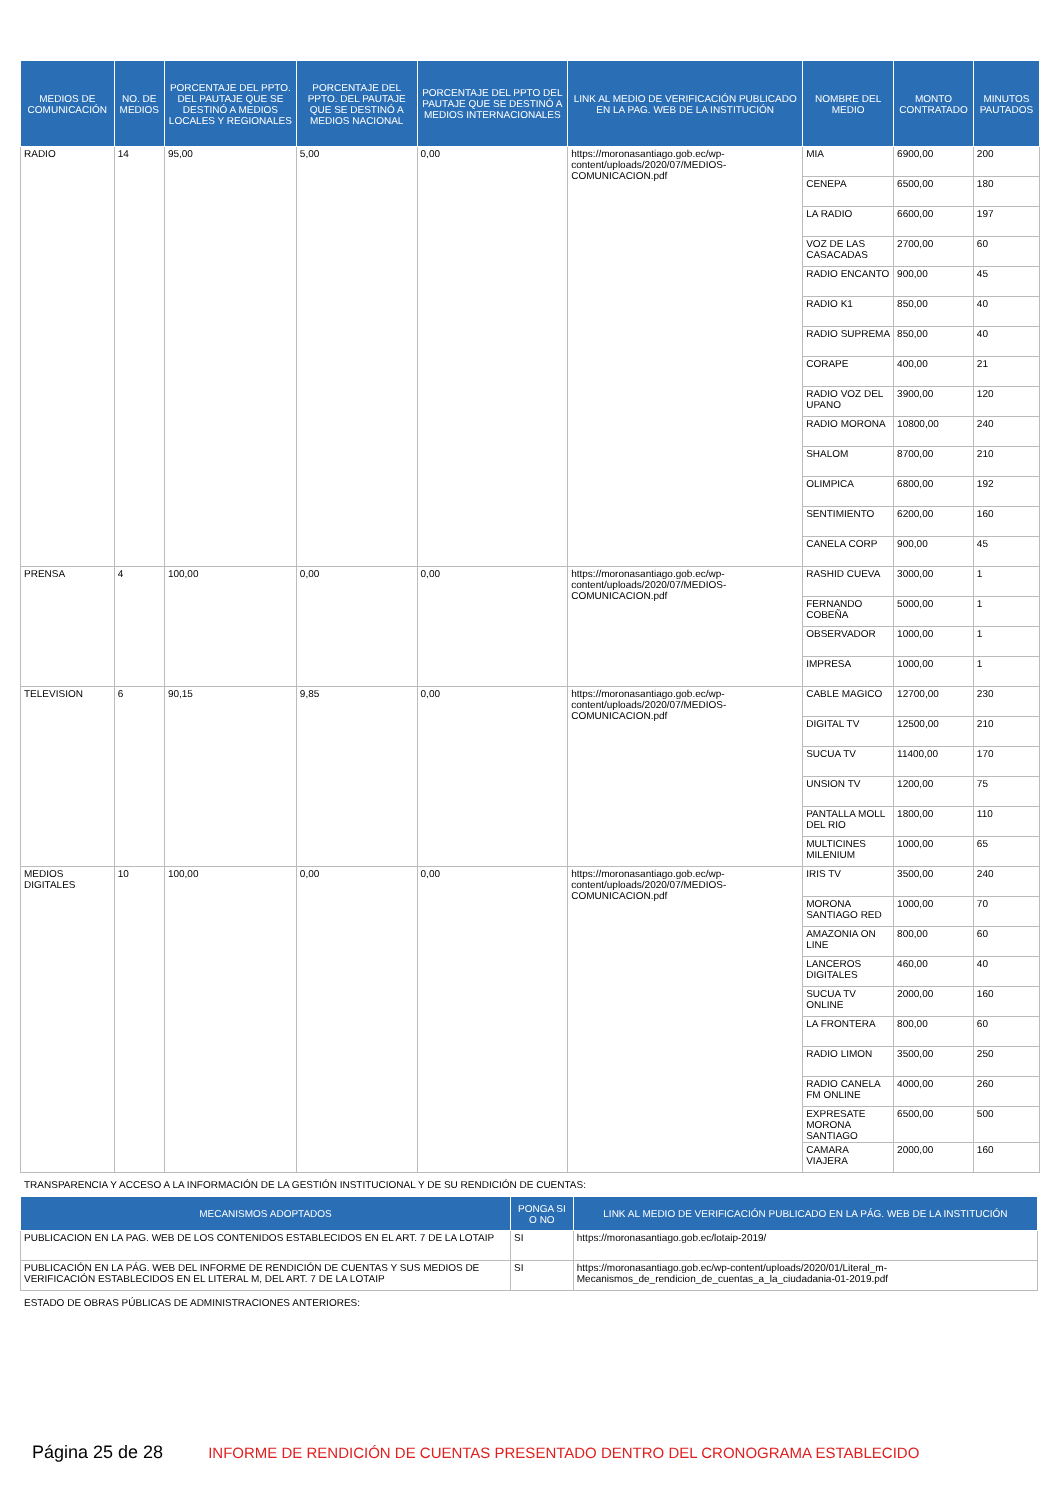| MEDIOS DE COMUNICACIÓN | NO. DE MEDIOS | PORCENTAJE DEL PPTO. DEL PAUTAJE QUE SE DESTINÓ A MEDIOS LOCALES Y REGIONALES | PORCENTAJE DEL PPTO. DEL PAUTAJE QUE SE DESTINÓ A MEDIOS NACIONAL | PORCENTAJE DEL PPTO DEL PAUTAJE QUE SE DESTINÓ A MEDIOS INTERNACIONALES | LINK AL MEDIO DE VERIFICACIÓN PUBLICADO EN LA PAG. WEB DE LA INSTITUCIÓN | NOMBRE DEL MEDIO | MONTO CONTRATADO | MINUTOS PAUTADOS |
| --- | --- | --- | --- | --- | --- | --- | --- | --- |
| RADIO | 14 | 95,00 | 5,00 | 0,00 | https://moronasantiago.gob.ec/wp-content/uploads/2020/07/MEDIOS-COMUNICACION.pdf | MIA | 6900,00 | 200 |
| | | | | | | CENEPA | 6500,00 | 180 |
| | | | | | | LA RADIO | 6600,00 | 197 |
| | | | | | | VOZ DE LAS CASACADAS | 2700,00 | 60 |
| | | | | | | RADIO ENCANTO | 900,00 | 45 |
| | | | | | | RADIO K1 | 850,00 | 40 |
| | | | | | | RADIO SUPREMA | 850,00 | 40 |
| | | | | | | CORAPE | 400,00 | 21 |
| | | | | | | RADIO VOZ DEL UPANO | 3900,00 | 120 |
| | | | | | | RADIO MORONA | 10800,00 | 240 |
| | | | | | | SHALOM | 8700,00 | 210 |
| | | | | | | OLIMPICA | 6800,00 | 192 |
| | | | | | | SENTIMIENTO | 6200,00 | 160 |
| | | | | | | CANELA CORP | 900,00 | 45 |
| PRENSA | 4 | 100,00 | 0,00 | 0,00 | https://moronasantiago.gob.ec/wp-content/uploads/2020/07/MEDIOS-COMUNICACION.pdf | RASHID CUEVA | 3000,00 | 1 |
| | | | | | | FERNANDO COBEÑA | 5000,00 | 1 |
| | | | | | | OBSERVADOR | 1000,00 | 1 |
| | | | | | | IMPRESA | 1000,00 | 1 |
| TELEVISION | 6 | 90,15 | 9,85 | 0,00 | https://moronasantiago.gob.ec/wp-content/uploads/2020/07/MEDIOS-COMUNICACION.pdf | CABLE MAGICO | 12700,00 | 230 |
| | | | | | | DIGITAL TV | 12500,00 | 210 |
| | | | | | | SUCUA TV | 11400,00 | 170 |
| | | | | | | UNSION TV | 1200,00 | 75 |
| | | | | | | PANTALLA MOLL DEL RIO | 1800,00 | 110 |
| | | | | | | MULTICINES MILENIUM | 1000,00 | 65 |
| MEDIOS DIGITALES | 10 | 100,00 | 0,00 | 0,00 | https://moronasantiago.gob.ec/wp-content/uploads/2020/07/MEDIOS-COMUNICACION.pdf | IRIS TV | 3500,00 | 240 |
| | | | | | | MORONA SANTIAGO RED | 1000,00 | 70 |
| | | | | | | AMAZONIA ON LINE | 800,00 | 60 |
| | | | | | | LANCEROS DIGITALES | 460,00 | 40 |
| | | | | | | SUCUA TV ONLINE | 2000,00 | 160 |
| | | | | | | LA FRONTERA | 800,00 | 60 |
| | | | | | | RADIO LIMON | 3500,00 | 250 |
| | | | | | | RADIO CANELA FM ONLINE | 4000,00 | 260 |
| | | | | | | EXPRESATE MORONA SANTIAGO | 6500,00 | 500 |
| | | | | | | CAMARA VIAJERA | 2000,00 | 160 |
TRANSPARENCIA Y ACCESO A LA INFORMACIÓN DE LA GESTIÓN INSTITUCIONAL Y DE SU RENDICIÓN DE CUENTAS:
| MECANISMOS ADOPTADOS | PONGA SI O NO | LINK AL MEDIO DE VERIFICACIÓN PUBLICADO EN LA PÁG. WEB DE LA INSTITUCIÓN |
| --- | --- | --- |
| PUBLICACION EN LA PAG. WEB DE LOS CONTENIDOS ESTABLECIDOS EN EL ART. 7 DE LA LOTAIP | SI | https://moronasantiago.gob.ec/lotaip-2019/ |
| PUBLICACIÓN EN LA PÁG. WEB DEL INFORME DE RENDICIÓN DE CUENTAS Y SUS MEDIOS DE VERIFICACIÓN ESTABLECIDOS EN EL LITERAL M, DEL ART. 7 DE LA LOTAIP | SI | https://moronasantiago.gob.ec/wp-content/uploads/2020/01/Literal_m-Mecanismos_de_rendicion_de_cuentas_a_la_ciudadania-01-2019.pdf |
ESTADO DE OBRAS PÚBLICAS DE ADMINISTRACIONES ANTERIORES:
Página 25 de 28 INFORME DE RENDICIÓN DE CUENTAS PRESENTADO DENTRO DEL CRONOGRAMA ESTABLECIDO